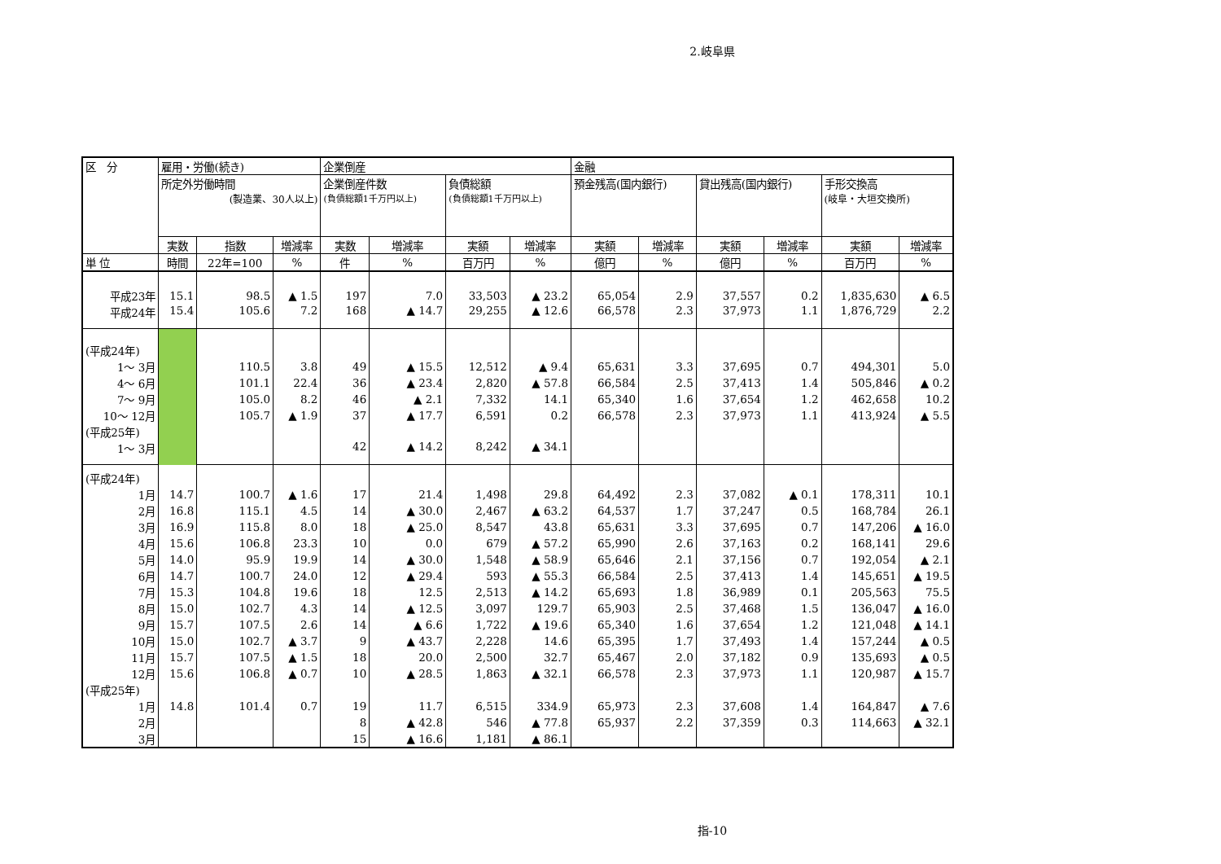2.岐阜県
| 区 分 | 雇用・労働(続き) | | | 企業倒産 | | | | 金融 | | | | | |
| --- | --- | --- | --- | --- | --- | --- | --- | --- | --- | --- | --- | --- | --- |
| | 所定外労働時間 (製造業、30人以上) | | | 企業倒産件数 (負債総額1千万円以上) | | 負債総額 (負債総額1千万円以上) | | 預金残高(国内銀行) | | 貸出残高(国内銀行) | | 手形交換高 (岐阜・大垣交換所) | |
| | 実数 | 指数 | 増減率 | 実数 | 増減率 | 実額 | 増減率 | 実額 | 増減率 | 実額 | 増減率 | 実額 | 増減率 |
| 単 位 | 時間 | 22年=100 | % | 件 | % | 百万円 | % | 億円 | % | 億円 | % | 百万円 | % |
| 平成23年 | 15.1 | 98.5 | ▲ 1.5 | 197 | 7.0 | 33,503 | ▲ 23.2 | 65,054 | 2.9 | 37,557 | 0.2 | 1,835,630 | ▲ 6.5 |
| 平成24年 | 15.4 | 105.6 | 7.2 | 168 | ▲ 14.7 | 29,255 | ▲ 12.6 | 66,578 | 2.3 | 37,973 | 1.1 | 1,876,729 | 2.2 |
| (平成24年) | | | | | | | | | | | | | |
| 1～ 3月 | | 110.5 | 3.8 | 49 | ▲ 15.5 | 12,512 | ▲ 9.4 | 65,631 | 3.3 | 37,695 | 0.7 | 494,301 | 5.0 |
| 4～ 6月 | | 101.1 | 22.4 | 36 | ▲ 23.4 | 2,820 | ▲ 57.8 | 66,584 | 2.5 | 37,413 | 1.4 | 505,846 | ▲ 0.2 |
| 7～ 9月 | | 105.0 | 8.2 | 46 | ▲ 2.1 | 7,332 | 14.1 | 65,340 | 1.6 | 37,654 | 1.2 | 462,658 | 10.2 |
| 10～ 12月 | | 105.7 | ▲ 1.9 | 37 | ▲ 17.7 | 6,591 | 0.2 | 66,578 | 2.3 | 37,973 | 1.1 | 413,924 | ▲ 5.5 |
| (平成25年) | | | | | | | | | | | | | |
| 1～ 3月 | | | | 42 | ▲ 14.2 | 8,242 | ▲ 34.1 | | | | | | |
| (平成24年) | | | | | | | | | | | | | |
| 1月 | 14.7 | 100.7 | ▲ 1.6 | 17 | 21.4 | 1,498 | 29.8 | 64,492 | 2.3 | 37,082 | ▲ 0.1 | 178,311 | 10.1 |
| 2月 | 16.8 | 115.1 | 4.5 | 14 | ▲ 30.0 | 2,467 | ▲ 63.2 | 64,537 | 1.7 | 37,247 | 0.5 | 168,784 | 26.1 |
| 3月 | 16.9 | 115.8 | 8.0 | 18 | ▲ 25.0 | 8,547 | 43.8 | 65,631 | 3.3 | 37,695 | 0.7 | 147,206 | ▲ 16.0 |
| 4月 | 15.6 | 106.8 | 23.3 | 10 | 0.0 | 679 | ▲ 57.2 | 65,990 | 2.6 | 37,163 | 0.2 | 168,141 | 29.6 |
| 5月 | 14.0 | 95.9 | 19.9 | 14 | ▲ 30.0 | 1,548 | ▲ 58.9 | 65,646 | 2.1 | 37,156 | 0.7 | 192,054 | ▲ 2.1 |
| 6月 | 14.7 | 100.7 | 24.0 | 12 | ▲ 29.4 | 593 | ▲ 55.3 | 66,584 | 2.5 | 37,413 | 1.4 | 145,651 | ▲ 19.5 |
| 7月 | 15.3 | 104.8 | 19.6 | 18 | 12.5 | 2,513 | ▲ 14.2 | 65,693 | 1.8 | 36,989 | 0.1 | 205,563 | 75.5 |
| 8月 | 15.0 | 102.7 | 4.3 | 14 | ▲ 12.5 | 3,097 | 129.7 | 65,903 | 2.5 | 37,468 | 1.5 | 136,047 | ▲ 16.0 |
| 9月 | 15.7 | 107.5 | 2.6 | 14 | ▲ 6.6 | 1,722 | ▲ 19.6 | 65,340 | 1.6 | 37,654 | 1.2 | 121,048 | ▲ 14.1 |
| 10月 | 15.0 | 102.7 | ▲ 3.7 | 9 | ▲ 43.7 | 2,228 | 14.6 | 65,395 | 1.7 | 37,493 | 1.4 | 157,244 | ▲ 0.5 |
| 11月 | 15.7 | 107.5 | ▲ 1.5 | 18 | 20.0 | 2,500 | 32.7 | 65,467 | 2.0 | 37,182 | 0.9 | 135,693 | ▲ 0.5 |
| 12月 | 15.6 | 106.8 | ▲ 0.7 | 10 | ▲ 28.5 | 1,863 | ▲ 32.1 | 66,578 | 2.3 | 37,973 | 1.1 | 120,987 | ▲ 15.7 |
| (平成25年) | | | | | | | | | | | | | |
| 1月 | 14.8 | 101.4 | 0.7 | 19 | 11.7 | 6,515 | 334.9 | 65,973 | 2.3 | 37,608 | 1.4 | 164,847 | ▲ 7.6 |
| 2月 | | | | 8 | ▲ 42.8 | 546 | ▲ 77.8 | 65,937 | 2.2 | 37,359 | 0.3 | 114,663 | ▲ 32.1 |
| 3月 | | | | 15 | ▲ 16.6 | 1,181 | ▲ 86.1 | | | | | | |
指-10